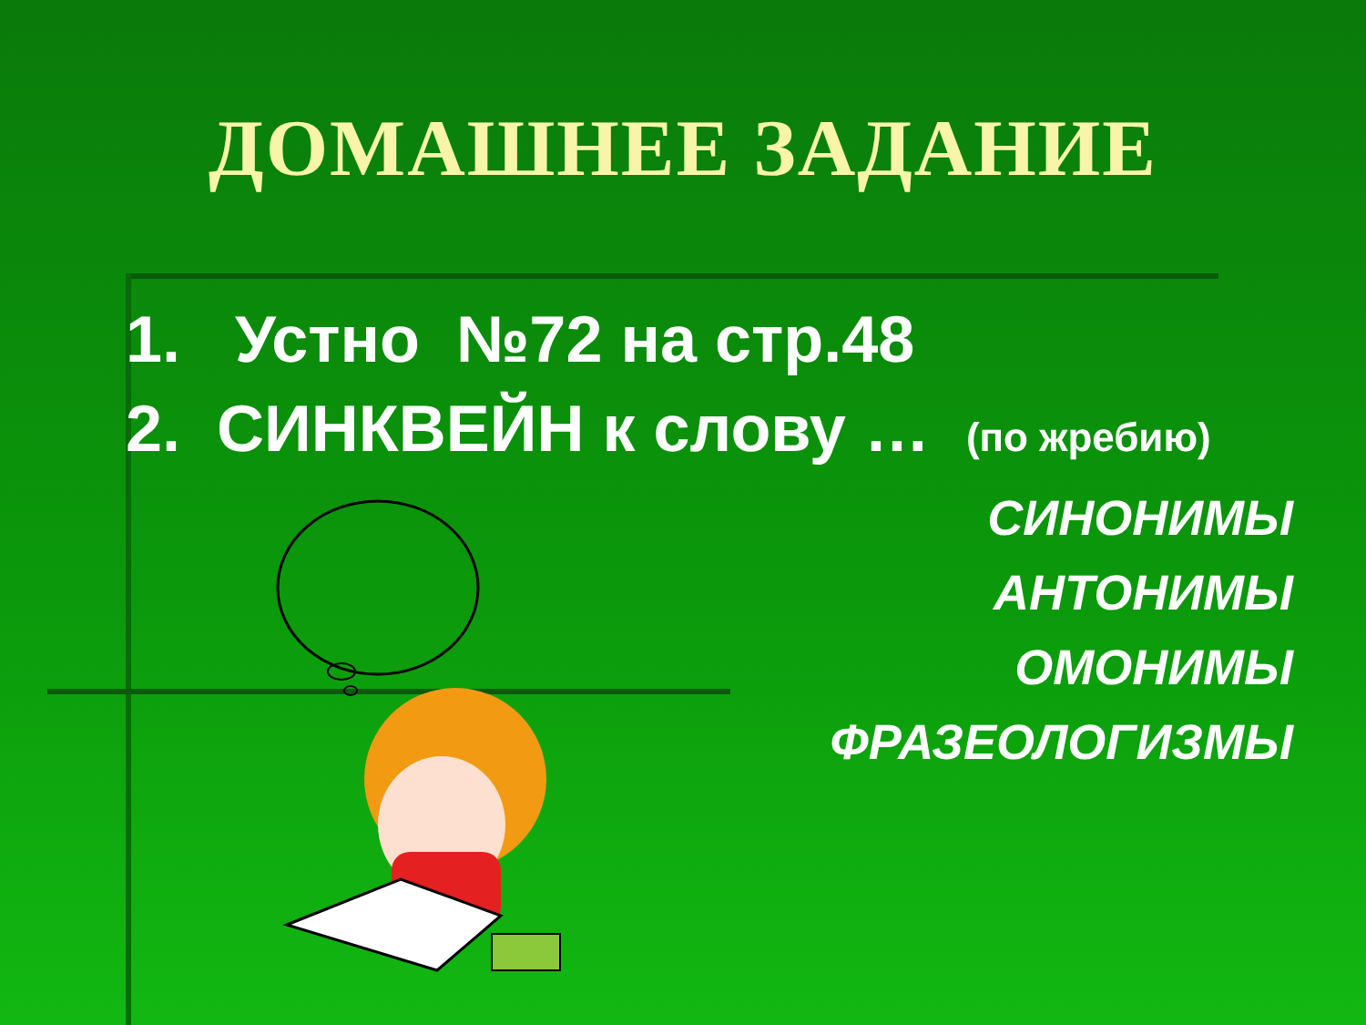ДОМАШНЕЕ ЗАДАНИЕ
1. Устно №72 на стр.48
2. СИНКВЕЙН к слову … (по жребию)
СИНОНИМЫ
АНТОНИМЫ
ОМОНИМЫ
ФРАЗЕОЛОГИЗМЫ